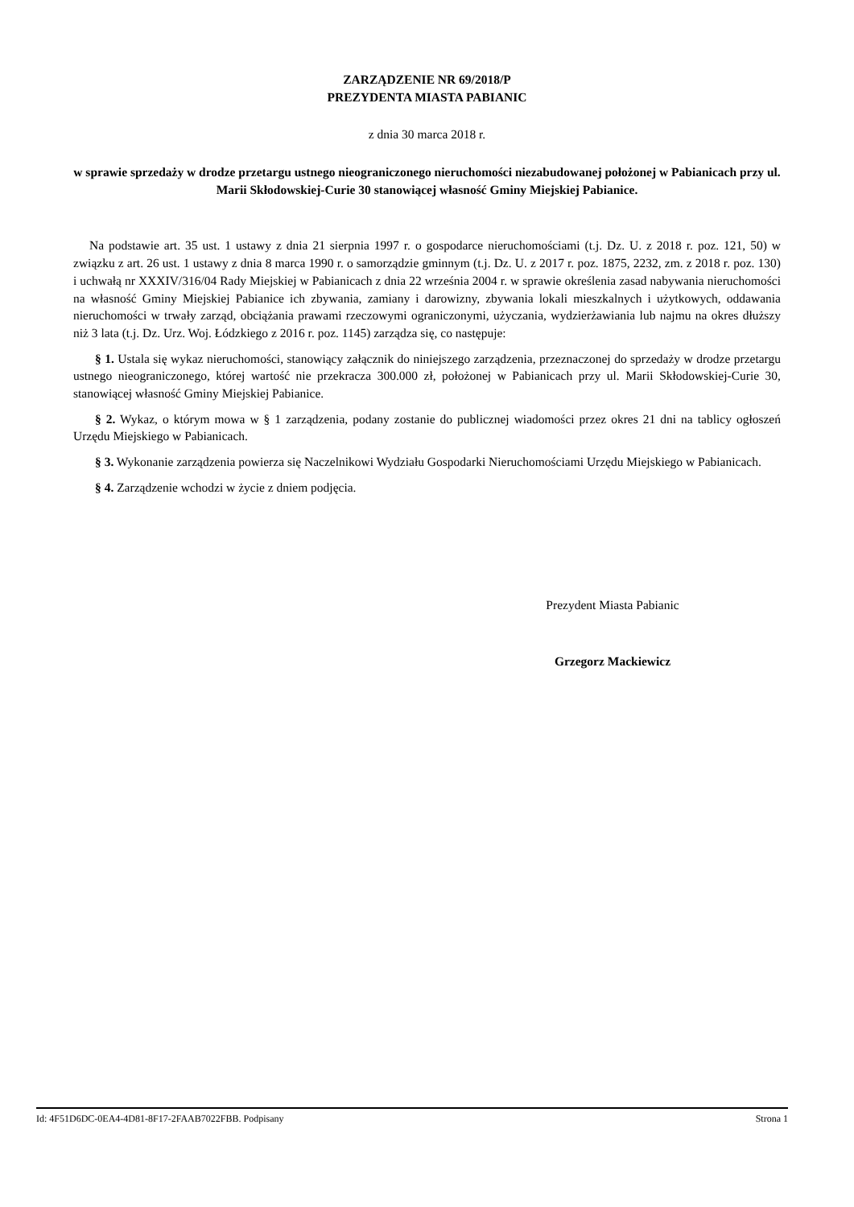ZARZĄDZENIE NR 69/2018/P
PREZYDENTA MIASTA PABIANIC
z dnia 30 marca 2018 r.
w sprawie sprzedaży w drodze przetargu ustnego nieograniczonego nieruchomości niezabudowanej położonej w Pabianicach przy ul. Marii Skłodowskiej-Curie 30 stanowiącej własność Gminy Miejskiej Pabianice.
Na podstawie art. 35 ust. 1 ustawy z dnia 21 sierpnia 1997 r. o gospodarce nieruchomościami (t.j. Dz. U. z 2018 r. poz. 121, 50) w związku z art. 26 ust. 1 ustawy z dnia 8 marca 1990 r. o samorządzie gminnym (t.j. Dz. U. z 2017 r. poz. 1875, 2232, zm. z 2018 r. poz. 130) i uchwałą nr XXXIV/316/04 Rady Miejskiej w Pabianicach z dnia 22 września 2004 r. w sprawie określenia zasad nabywania nieruchomości na własność Gminy Miejskiej Pabianice ich zbywania, zamiany i darowizny, zbywania lokali mieszkalnych i użytkowych, oddawania nieruchomości w trwały zarząd, obciążania prawami rzeczowymi ograniczonymi, użyczania, wydzierżawiania lub najmu na okres dłuższy niż 3 lata (t.j. Dz. Urz. Woj. Łódzkiego z 2016 r. poz. 1145) zarządza się, co następuje:
§ 1. Ustala się wykaz nieruchomości, stanowiący załącznik do niniejszego zarządzenia, przeznaczonej do sprzedaży w drodze przetargu ustnego nieograniczonego, której wartość nie przekracza 300.000 zł, położonej w Pabianicach przy ul. Marii Skłodowskiej-Curie 30, stanowiącej własność Gminy Miejskiej Pabianice.
§ 2. Wykaz, o którym mowa w § 1 zarządzenia, podany zostanie do publicznej wiadomości przez okres 21 dni na tablicy ogłoszeń Urzędu Miejskiego w Pabianicach.
§ 3. Wykonanie zarządzenia powierza się Naczelnikowi Wydziału Gospodarki Nieruchomościami Urzędu Miejskiego w Pabianicach.
§ 4. Zarządzenie wchodzi w życie z dniem podjęcia.
Prezydent Miasta Pabianic
Grzegorz Mackiewicz
Id: 4F51D6DC-0EA4-4D81-8F17-2FAAB7022FBB. Podpisany Strona 1